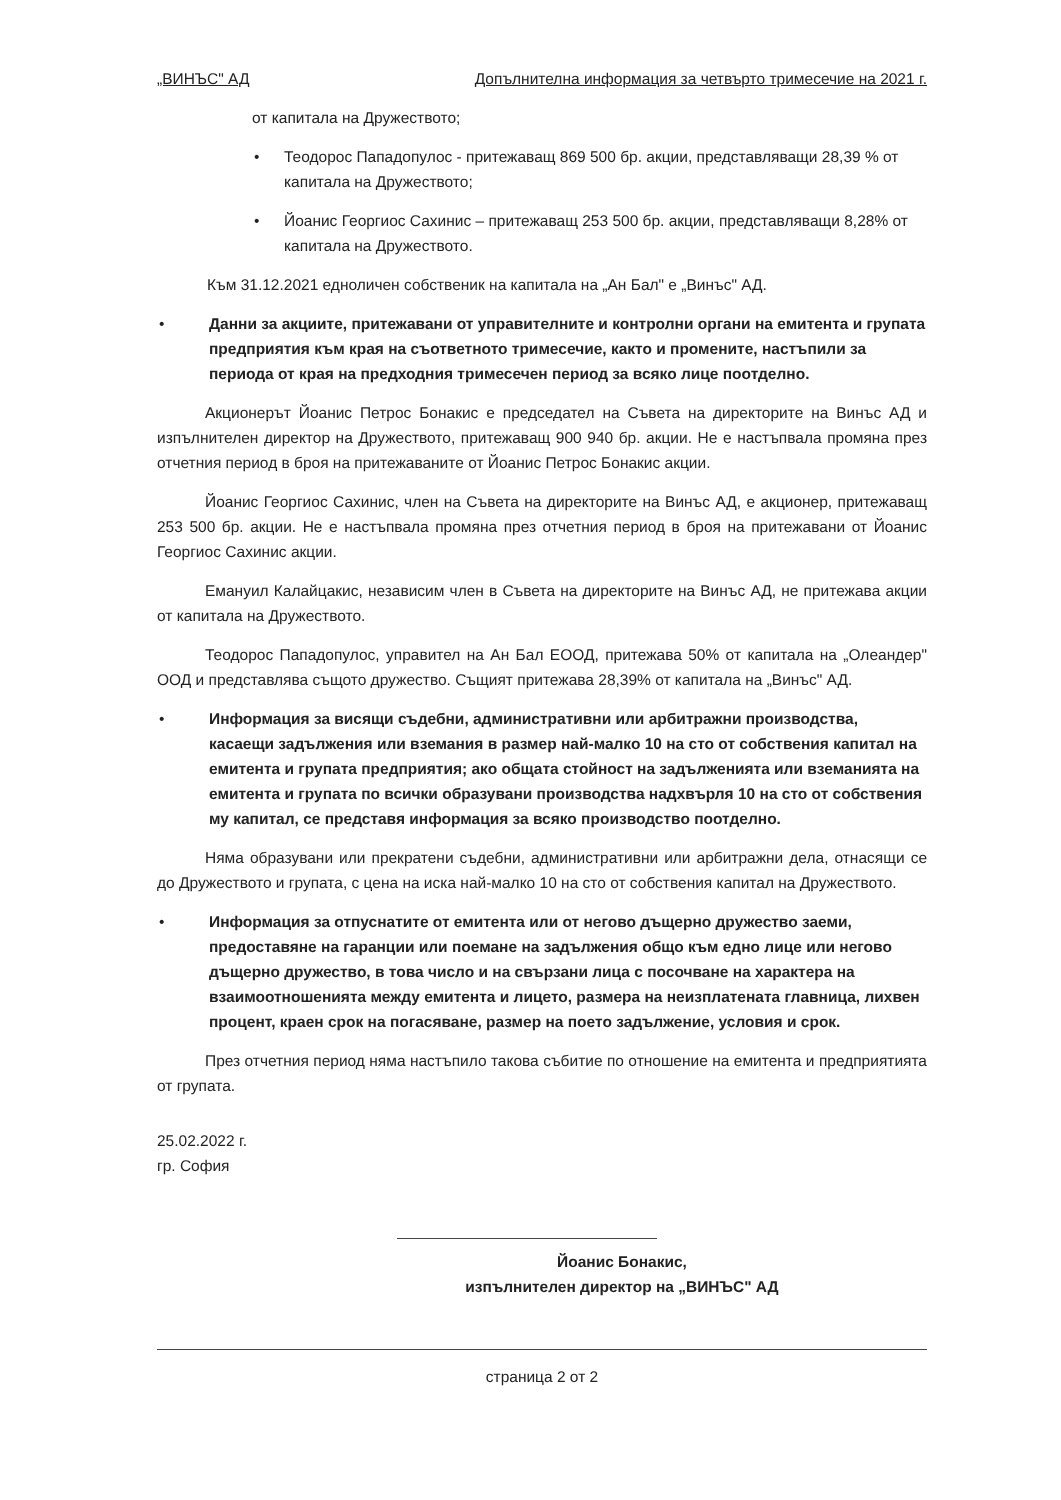„ВИНЪС" АД Допълнителна информация за четвърто тримесечие на 2021 г.
от капитала на Дружеството;
• Теодорос Пападопулос - притежаващ 869 500 бр. акции, представляващи 28,39 % от капитала на Дружеството;
• Йоанис Георгиос Сахинис – притежаващ 253 500 бр. акции, представляващи 8,28% от капитала на Дружеството.
Към 31.12.2021 едноличен собственик на капитала на „Ан Бал" е „Винъс" АД.
• Данни за акциите, притежавани от управителните и контролни органи на емитента и групата предприятия към края на съответното тримесечие, както и промените, настъпили за периода от края на предходния тримесечен период за всяко лице поотделно.
Акционерът Йоанис Петрос Бонакис е председател на Съвета на директорите на Винъс АД и изпълнителен директор на Дружеството, притежаващ 900 940 бр. акции. Не е настъпвала промяна през отчетния период в броя на притежаваните от Йоанис Петрос Бонакис акции.
Йоанис Георгиос Сахинис, член на Съвета на директорите на Винъс АД, е акционер, притежаващ 253 500 бр. акции. Не е настъпвала промяна през отчетния период в броя на притежавани от Йоанис Георгиос Сахинис акции.
Емануил Калайцакис, независим член в Съвета на директорите на Винъс АД, не притежава акции от капитала на Дружеството.
Теодорос Пападопулос, управител на Ан Бал ЕООД, притежава 50% от капитала на „Олеандер" ООД и представлява същото дружество. Същият притежава 28,39% от капитала на „Винъс" АД.
• Информация за висящи съдебни, административни или арбитражни производства, касаещи задължения или вземания в размер най-малко 10 на сто от собствения капитал на емитента и групата предприятия; ако общата стойност на задълженията или вземанията на емитента и групата по всички образувани производства надхвърля 10 на сто от собствения му капитал, се представя информация за всяко производство поотделно.
Няма образувани или прекратени съдебни, административни или арбитражни дела, отнасящи се до Дружеството и групата, с цена на иска най-малко 10 на сто от собствения капитал на Дружеството.
• Информация за отпуснатите от емитента или от негово дъщерно дружество заеми, предоставяне на гаранции или поемане на задължения общо към едно лице или негово дъщерно дружество, в това число и на свързани лица с посочване на характера на взаимоотношенията между емитента и лицето, размера на неизплатената главница, лихвен процент, краен срок на погасяване, размер на поето задължение, условия и срок.
През отчетния период няма настъпило такова събитие по отношение на емитента и предприятията от групата.
25.02.2022 г.
гр. София
Йоанис Бонакис,
изпълнителен директор на „ВИНЪС" АД
страница 2 от 2